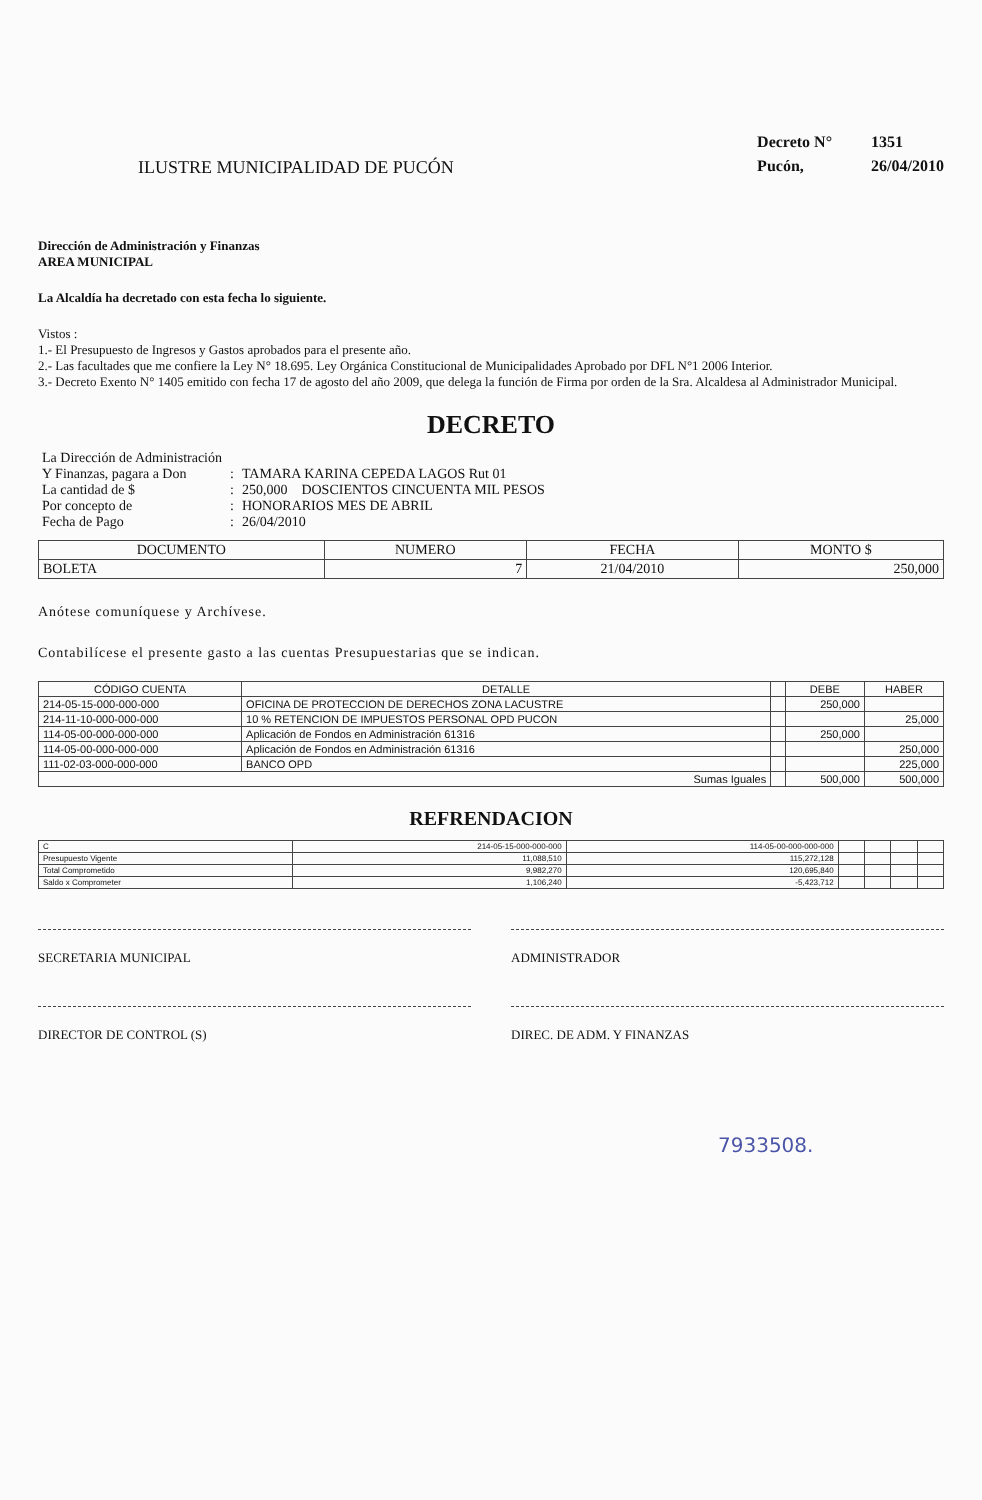ILUSTRE MUNICIPALIDAD DE PUCÓN
Decreto N° 1351
Pucón, 26/04/2010
Dirección de Administración y Finanzas
AREA MUNICIPAL
La Alcaldía ha decretado con esta fecha lo siguiente.
Vistos :
1.- El Presupuesto de Ingresos y Gastos aprobados para el presente año.
2.- Las facultades que me confiere la Ley N° 18.695. Ley Orgánica Constitucional de Municipalidades Aprobado por DFL N°1 2006 Interior.
3.- Decreto Exento N° 1405 emitido con fecha 17 de agosto del año 2009, que delega la función de Firma por orden de la Sra. Alcaldesa al Administrador Municipal.
DECRETO
| La Dirección de Administración | | |
| Y Finanzas, pagara a Don | : | TAMARA KARINA CEPEDA LAGOS Rut 01 |
| La cantidad de $ | : | 250,000 DOSCIENTOS CINCUENTA MIL PESOS |
| Por concepto de | : | HONORARIOS MES DE ABRIL |
| Fecha de Pago | : | 26/04/2010 |
| DOCUMENTO | NUMERO | FECHA | MONTO $ |
| --- | --- | --- | --- |
| BOLETA | 7 | 21/04/2010 | 250,000 |
Anótese comuníquese y Archívese.
Contabilícese el presente gasto a las cuentas Presupuestarias que se indican.
| CÓDIGO CUENTA | DETALLE | | DEBE | HABER |
| --- | --- | --- | --- | --- |
| 214-05-15-000-000-000 | OFICINA DE PROTECCION DE DERECHOS ZONA LACUSTRE | | 250,000 | |
| 214-11-10-000-000-000 | 10 % RETENCION DE IMPUESTOS PERSONAL OPD PUCON | | | 25,000 |
| 114-05-00-000-000-000 | Aplicación de Fondos en Administración 61316 | | 250,000 | |
| 114-05-00-000-000-000 | Aplicación de Fondos en Administración 61316 | | | 250,000 |
| 111-02-03-000-000-000 | BANCO OPD | | | 225,000 |
| Sumas Iguales | | | 500,000 | 500,000 |
REFRENDACION
| C | 214-05-15-000-000-000 | 114-05-00-000-000-000 | | | | |
| Presupuesto Vigente | 11,088,510 | 115,272,128 | | | | |
| Total Comprometido | 9,982,270 | 120,695,840 | | | | |
| Saldo x Comprometer | 1,106,240 | -5,423,712 | | | | |
SECRETARIA MUNICIPAL ADMINISTRADOR
DIRECTOR DE CONTROL (S) DIREC. DE ADM. Y FINANZAS
7933508.